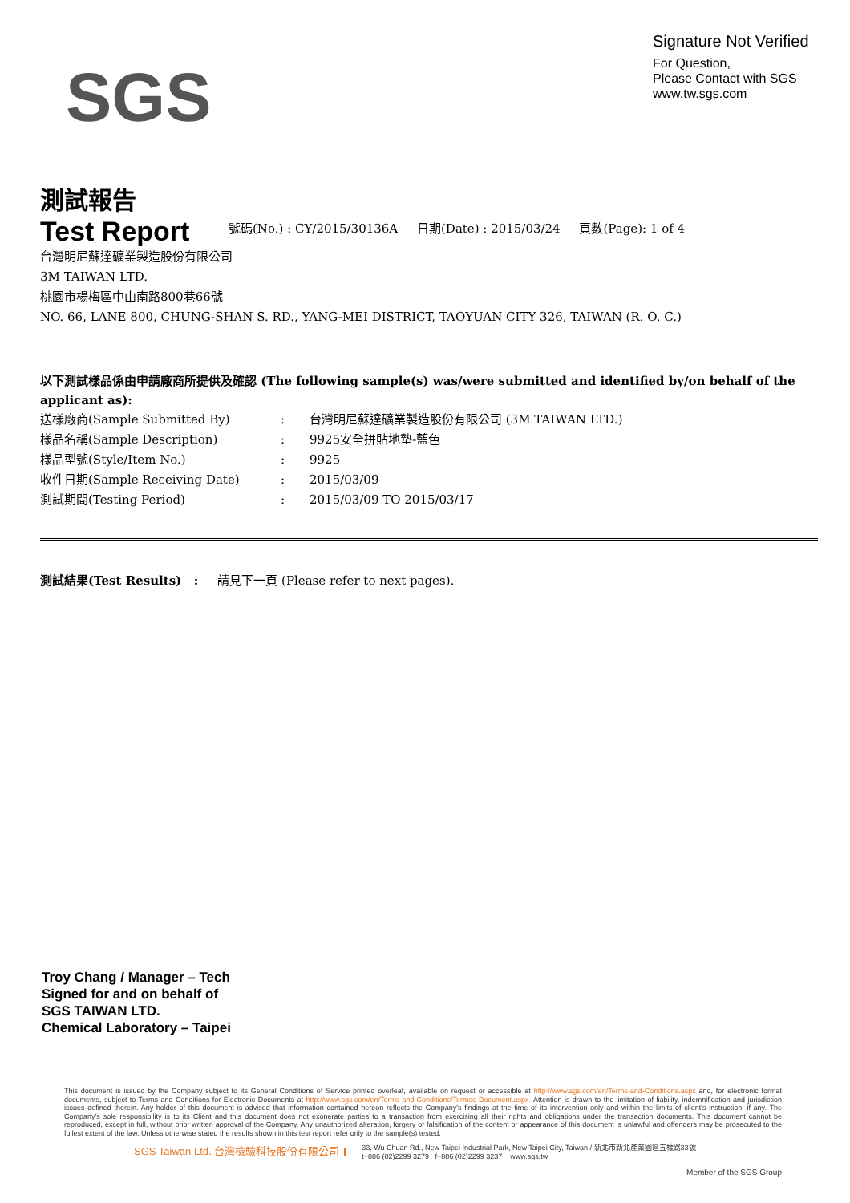SGS
Signature Not Verified
For Question,
Please Contact with SGS
www.tw.sgs.com
測試報告
Test Report
號碼(No.) : CY/2015/30136A 日期(Date) : 2015/03/24 頁數(Page): 1 of 4
台灣明尼蘇達礦業製造股份有限公司
3M TAIWAN LTD.
桃園市楊梅區中山南路800巷66號
NO. 66, LANE 800, CHUNG-SHAN S. RD., YANG-MEI DISTRICT, TAOYUAN CITY 326, TAIWAN (R. O. C.)
以下測試樣品係由申請廠商所提供及確認 (The following sample(s) was/were submitted and identified by/on behalf of the applicant as):
送樣廠商(Sample Submitted By) : 台灣明尼蘇達礦業製造股份有限公司 (3M TAIWAN LTD.)
樣品名稱(Sample Description) : 9925安全拼貼地墊-藍色
樣品型號(Style/Item No.) : 9925
收件日期(Sample Receiving Date) : 2015/03/09
測試期間(Testing Period) : 2015/03/09 TO 2015/03/17
測試結果(Test Results) : 請見下一頁 (Please refer to next pages).
Troy Chang / Manager – Tech
Signed for and on behalf of
SGS TAIWAN LTD.
Chemical Laboratory – Taipei
This document is issued by the Company subject to its General Conditions of Service printed overleaf, available on request or accessible at http://www.sgs.com/en/Terms-and-Conditions.aspx and, for electronic format documents, subject to Terms and Conditions for Electronic Documents at http://www.sgs.com/en/Terms-and-Conditions/Termse-Document.aspx. Attention is drawn to the limitation of liability, indemnification and jurisdiction issues defined therein. Any holder of this document is advised that information contained hereon reflects the Company's findings at the time of its intervention only and within the limits of client's instruction, if any. The Company's sole responsibility is to its Client and this document does not exonerate parties to a transaction from exercising all their rights and obligations under the transaction documents. This document cannot be reproduced, except in full, without prior written approval of the Company. Any unauthorized alteration, forgery or falsification of the content or appearance of this document is unlawful and offenders may be prosecuted to the fullest extent of the law. Unless otherwise stated the results shown in this test report refer only to the sample(s) tested.
SGS Taiwan Ltd. 台灣檢驗科技股份有限公司 33, Wu Chuan Rd., New Taipei Industrial Park, New Taipei City, Taiwan / 新北市新北產業園區五權路33號
t+886 (02)2299 3279 f+886 (02)2299 3237 www.sgs.tw
Member of the SGS Group